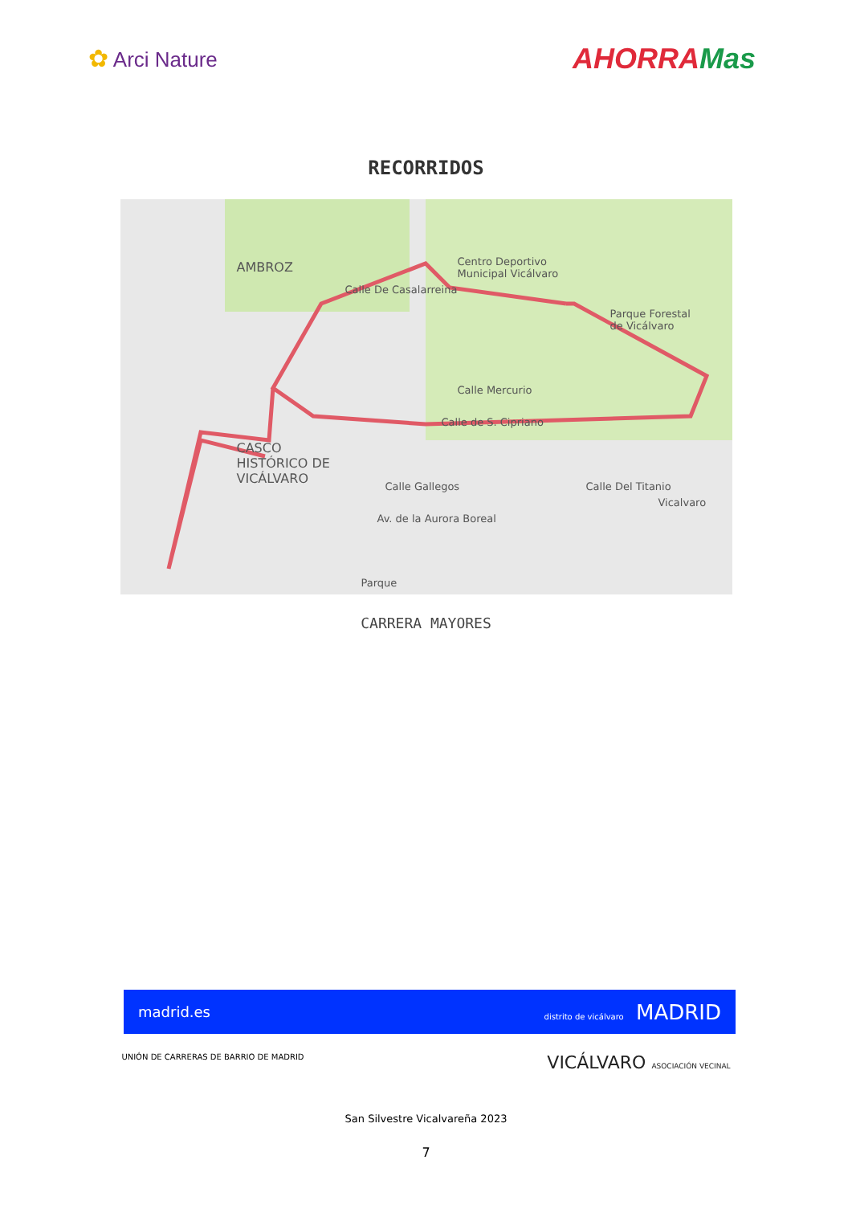✿ Arci Nature
AHORRAMas
RECORRIDOS
AMBROZ
Centro Deportivo
Municipal Vicálvaro
Parque Forestal
de Vicálvaro
Calle De Casalarreina
Calle Mercurio
Calle de S. Cipriano
CASCO
HISTÓRICO DE
VICÁLVARO
Calle Gallegos
Av. de la Aurora Boreal
Calle Del Titanio
Vicalvaro
Parque
CARRERA MAYORES
madrid.es distrito de vicálvaro MADRID
UNIÓN DE CARRERAS DE BARRIO DE MADRID VICÁLVARO ASOCIACIÓN VECINAL
San Silvestre Vicalvareña 2023
7